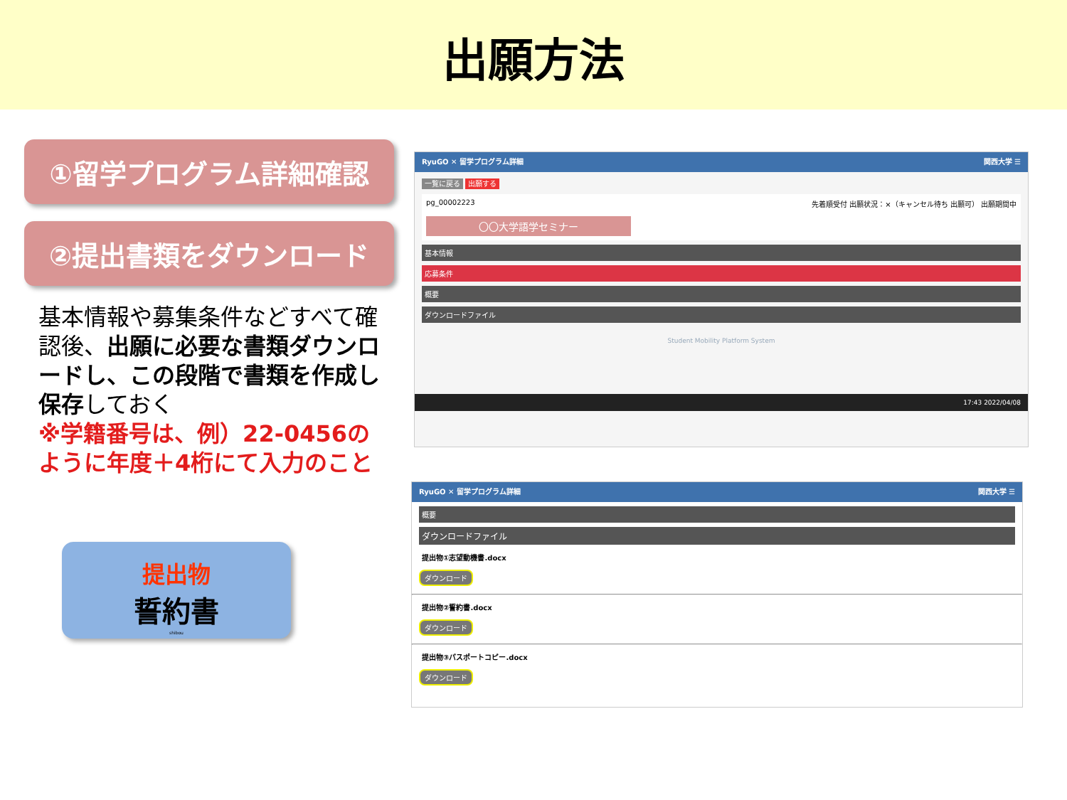出願方法
①留学プログラム詳細確認
②提出書類をダウンロード
基本情報や募集条件などすべて確認後、出願に必要な書類ダウンロードし、この段階で書類を作成し保存しておく
※学籍番号は、例）22-0456のように年度＋4桁にて入力のこと
提出物
誓約書
shibou
RyuGO ✕ 留学プログラム詳細 関西大学 ☰
一覧に戻る 出願する
pg_00002223 先着順受付 出願状況：×（キャンセル待ち 出願可） 出願期間中
〇〇大学語学セミナー
基本情報
応募条件
概要
ダウンロードファイル
Student Mobility Platform System
17:43 2022/04/08
RyuGO ✕ 留学プログラム詳細 関西大学 ☰
概要
ダウンロードファイル
提出物①志望動機書.docx
ダウンロード
提出物②誓約書.docx
ダウンロード
提出物③パスポートコピー.docx
ダウンロード